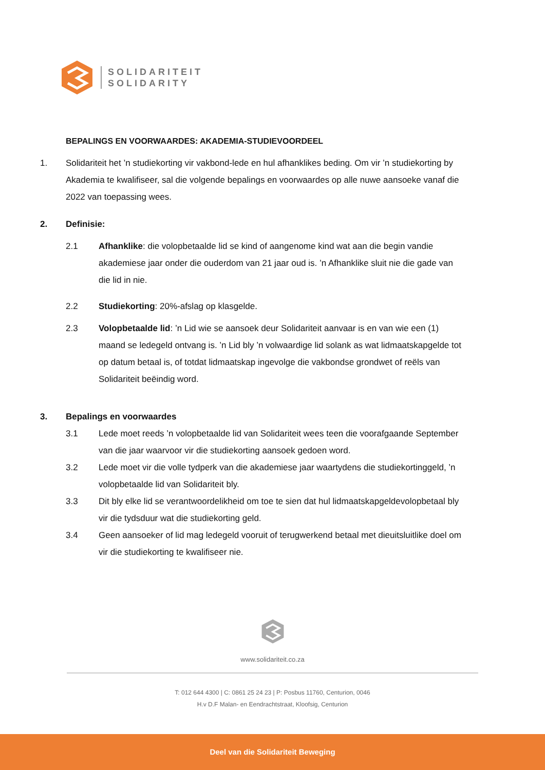SOLIDARITEIT
SOLIDARITY
BEPALINGS EN VOORWAARDES: AKADEMIA-STUDIEVOORDEEL
1. Solidariteit het ’n studiekorting vir vakbond-lede en hul afhanklikes beding. Om vir ’n studiekorting by Akademia te kwalifiseer, sal die volgende bepalings en voorwaardes op alle nuwe aansoeke vanaf die 2022 van toepassing wees.
2. Definisie:
2.1 Afhanklike: die volopbetaalde lid se kind of aangenome kind wat aan die begin vandie akademiese jaar onder die ouderdom van 21 jaar oud is. ’n Afhanklike sluit nie die gade van die lid in nie.
2.2 Studiekorting: 20%-afslag op klasgelde.
2.3 Volopbetaalde lid: ’n Lid wie se aansoek deur Solidariteit aanvaar is en van wie een (1) maand se ledegeld ontvang is. ’n Lid bly ’n volwaardige lid solank as wat lidmaatskapgelde tot op datum betaal is, of totdat lidmaatskap ingevolge die vakbondse grondwet of reëls van Solidariteit beëindig word.
3. Bepalings en voorwaardes
3.1 Lede moet reeds ’n volopbetaalde lid van Solidariteit wees teen die voorafgaande September van die jaar waarvoor vir die studiekorting aansoek gedoen word.
3.2 Lede moet vir die volle tydperk van die akademiese jaar waartydens die studiekortinggeld, ’n volopbetaalde lid van Solidariteit bly.
3.3 Dit bly elke lid se verantwoordelikheid om toe te sien dat hul lidmaatskapgeldevolopbetaal bly vir die tydsduur wat die studiekorting geld.
3.4 Geen aansoeker of lid mag ledegeld vooruit of terugwerkend betaal met dieuitsluitlike doel om vir die studiekorting te kwalifiseer nie.
www.solidariteit.co.za
T: 012 644 4300 | C: 0861 25 24 23 | P: Posbus 11760, Centurion, 0046
H.v D.F Malan- en Eendrachtstraat, Kloofsig, Centurion
Deel van die Solidariteit Beweging